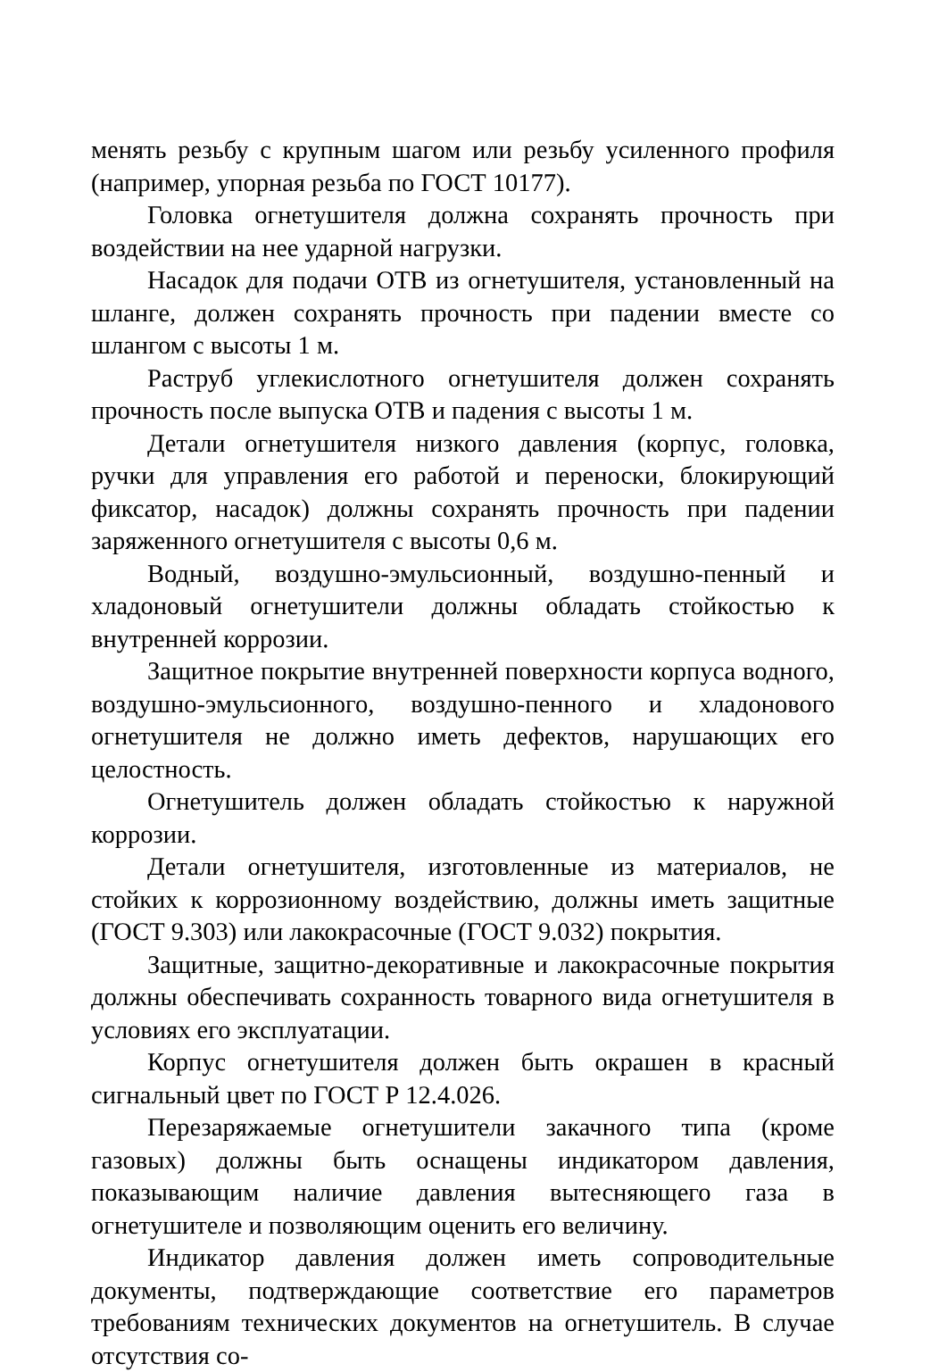менять резьбу с крупным шагом или резьбу усиленного профиля (например, упорная резьба по ГОСТ 10177).
Головка огнетушителя должна сохранять прочность при воздействии на нее ударной нагрузки.
Насадок для подачи ОТВ из огнетушителя, установленный на шланге, должен сохранять прочность при падении вместе со шлангом с высоты 1 м.
Раструб углекислотного огнетушителя должен сохранять прочность после выпуска ОТВ и падения с высоты 1 м.
Детали огнетушителя низкого давления (корпус, головка, ручки для управления его работой и переноски, блокирующий фиксатор, насадок) должны сохранять прочность при падении заряженного огнетушителя с высоты 0,6 м.
Водный, воздушно-эмульсионный, воздушно-пенный и хладоновый огнетушители должны обладать стойкостью к внутренней коррозии.
Защитное покрытие внутренней поверхности корпуса водного, воздушно-эмульсионного, воздушно-пенного и хладонового огнетушителя не должно иметь дефектов, нарушающих его целостность.
Огнетушитель должен обладать стойкостью к наружной коррозии.
Детали огнетушителя, изготовленные из материалов, не стойких к коррозионному воздействию, должны иметь защитные (ГОСТ 9.303) или лакокрасочные (ГОСТ 9.032) покрытия.
Защитные, защитно-декоративные и лакокрасочные покрытия должны обеспечивать сохранность товарного вида огнетушителя в условиях его эксплуатации.
Корпус огнетушителя должен быть окрашен в красный сигнальный цвет по ГОСТ Р 12.4.026.
Перезаряжаемые огнетушители закачного типа (кроме газовых) должны быть оснащены индикатором давления, показывающим наличие давления вытесняющего газа в огнетушителе и позволяющим оценить его величину.
Индикатор давления должен иметь сопроводительные документы, подтверждающие соответствие его параметров требованиям технических документов на огнетушитель. В случае отсутствия со-